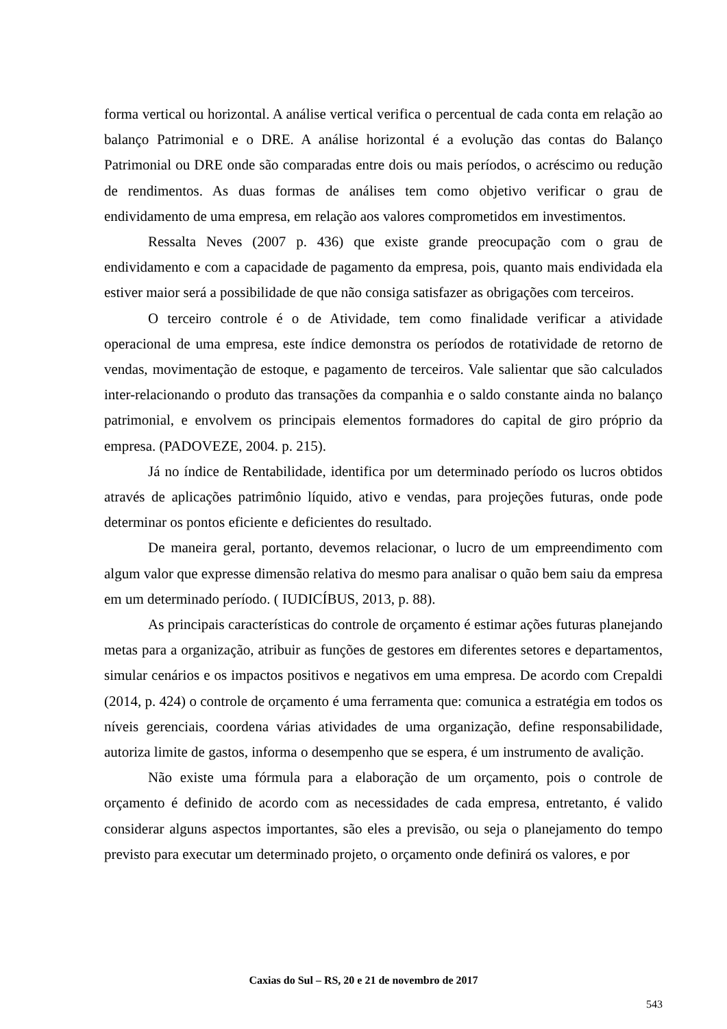forma vertical ou horizontal. A análise vertical verifica o percentual de cada conta em relação ao balanço Patrimonial e o DRE. A análise horizontal é a evolução das contas do Balanço Patrimonial ou DRE onde são comparadas entre dois ou mais períodos, o acréscimo ou redução de rendimentos. As duas formas de análises tem como objetivo verificar o grau de endividamento de uma empresa, em relação aos valores comprometidos em investimentos.
Ressalta Neves (2007 p. 436) que existe grande preocupação com o grau de endividamento e com a capacidade de pagamento da empresa, pois, quanto mais endividada ela estiver maior será a possibilidade de que não consiga satisfazer as obrigações com terceiros.
O terceiro controle é o de Atividade, tem como finalidade verificar a atividade operacional de uma empresa, este índice demonstra os períodos de rotatividade de retorno de vendas, movimentação de estoque, e pagamento de terceiros. Vale salientar que são calculados inter-relacionando o produto das transações da companhia e o saldo constante ainda no balanço patrimonial, e envolvem os principais elementos formadores do capital de giro próprio da empresa. (PADOVEZE, 2004. p. 215).
Já no índice de Rentabilidade, identifica por um determinado período os lucros obtidos através de aplicações patrimônio líquido, ativo e vendas, para projeções futuras, onde pode determinar os pontos eficiente e deficientes do resultado.
De maneira geral, portanto, devemos relacionar, o lucro de um empreendimento com algum valor que expresse dimensão relativa do mesmo para analisar o quão bem saiu da empresa em um determinado período. ( IUDICÍBUS, 2013, p. 88).
As principais características do controle de orçamento é estimar ações futuras planejando metas para a organização, atribuir as funções de gestores em diferentes setores e departamentos, simular cenários e os impactos positivos e negativos em uma empresa. De acordo com Crepaldi (2014, p. 424) o controle de orçamento é uma ferramenta que: comunica a estratégia em todos os níveis gerenciais, coordena várias atividades de uma organização, define responsabilidade, autoriza limite de gastos, informa o desempenho que se espera, é um instrumento de avalição.
Não existe uma fórmula para a elaboração de um orçamento, pois o controle de orçamento é definido de acordo com as necessidades de cada empresa, entretanto, é valido considerar alguns aspectos importantes, são eles a previsão, ou seja o planejamento do tempo previsto para executar um determinado projeto, o orçamento onde definirá os valores, e por
Caxias do Sul – RS, 20 e 21 de novembro de 2017
543